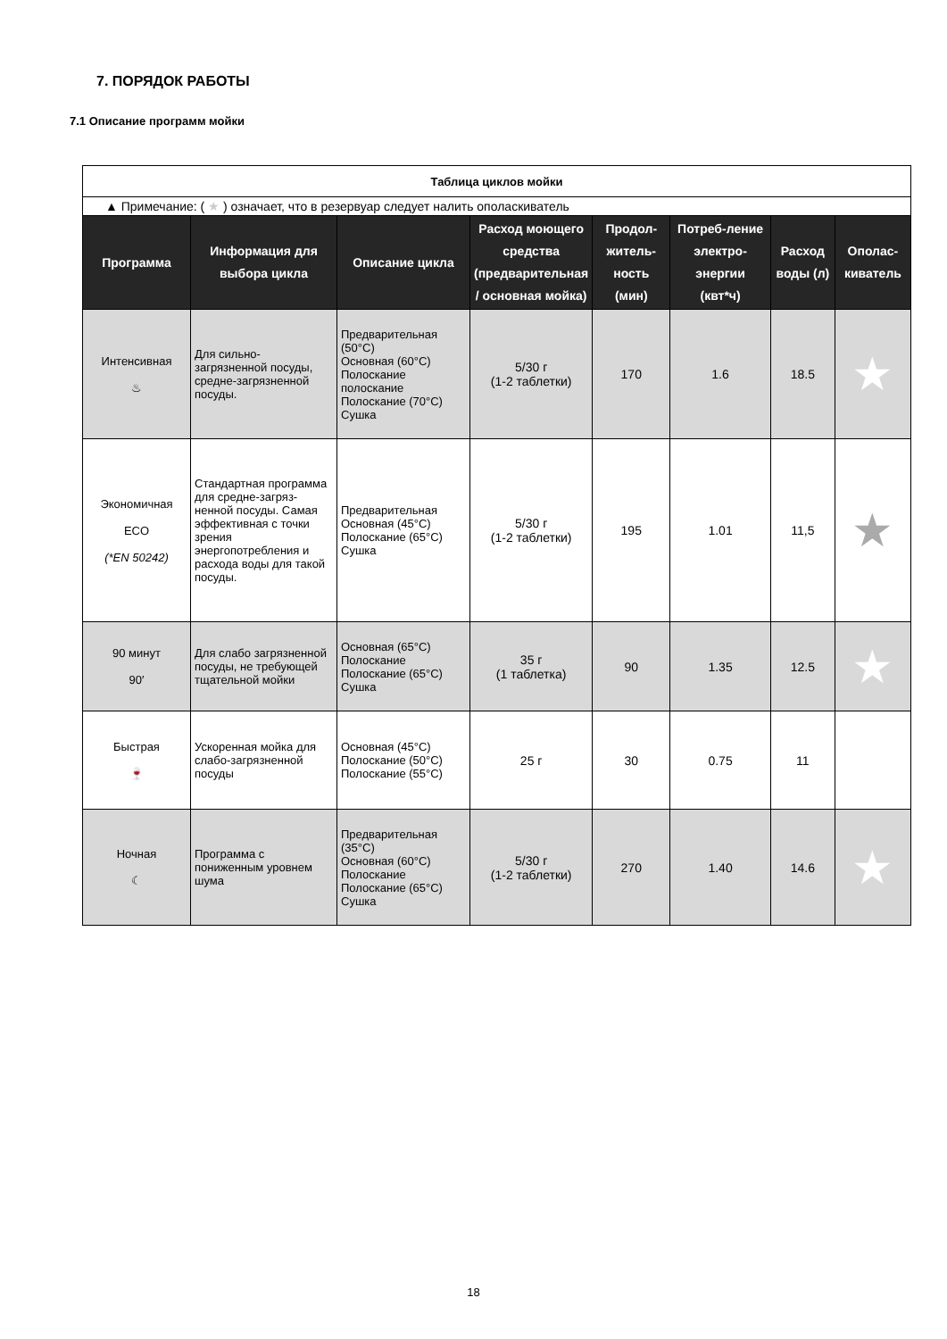7. ПОРЯДОК РАБОТЫ
7.1 Описание программ мойки
| Таблица циклов мойки | | | | | | | |
| --- | --- | --- | --- | --- | --- | --- | --- |
| ▲ Примечание: ( ★ ) означает, что в резервуар следует налить ополаскиватель | | | | | | | |
| Программа | Информация для выбора цикла | Описание цикла | Расход моющего средства (предварительная / основная мойка) | Продол-житель-ность (мин) | Потреб-ление электро-энергии (квт*ч) | Расход воды (л) | Ополас-киватель |
| Интенсивная ♨ | Для сильно-загрязненной посуды, средне-загрязненной посуды. | Предварительная (50°C) Основная (60°C) Полоскание полоскание Полоскание (70°C) Сушка | 5/30 г (1-2 таблетки) | 170 | 1.6 | 18.5 | ★ |
| Экономичная ECO (*EN 50242) | Стандартная программа для средне-загряз-ненной посуды. Самая эффективная с точки зрения энергопотребления и расхода воды для такой посуды. | Предварительная Основная (45°C) Полоскание (65°C) Сушка | 5/30 г (1-2 таблетки) | 195 | 1.01 | 11,5 | ★ |
| 90 минут 90′ | Для слабо загрязненной посуды, не требующей тщательной мойки | Основная (65°C) Полоскание Полоскание (65°C) Сушка | 35 г (1 таблетка) | 90 | 1.35 | 12.5 | ★ |
| Быстрая 🍷 | Ускоренная мойка для слабо-загрязненной посуды | Основная (45°C) Полоскание (50°C) Полоскание (55°C) | 25 г | 30 | 0.75 | 11 | |
| Ночная ☾ | Программа с пониженным уровнем шума | Предварительная (35°C) Основная (60°C) Полоскание Полоскание (65°C) Сушка | 5/30 г (1-2 таблетки) | 270 | 1.40 | 14.6 | ★ |
18